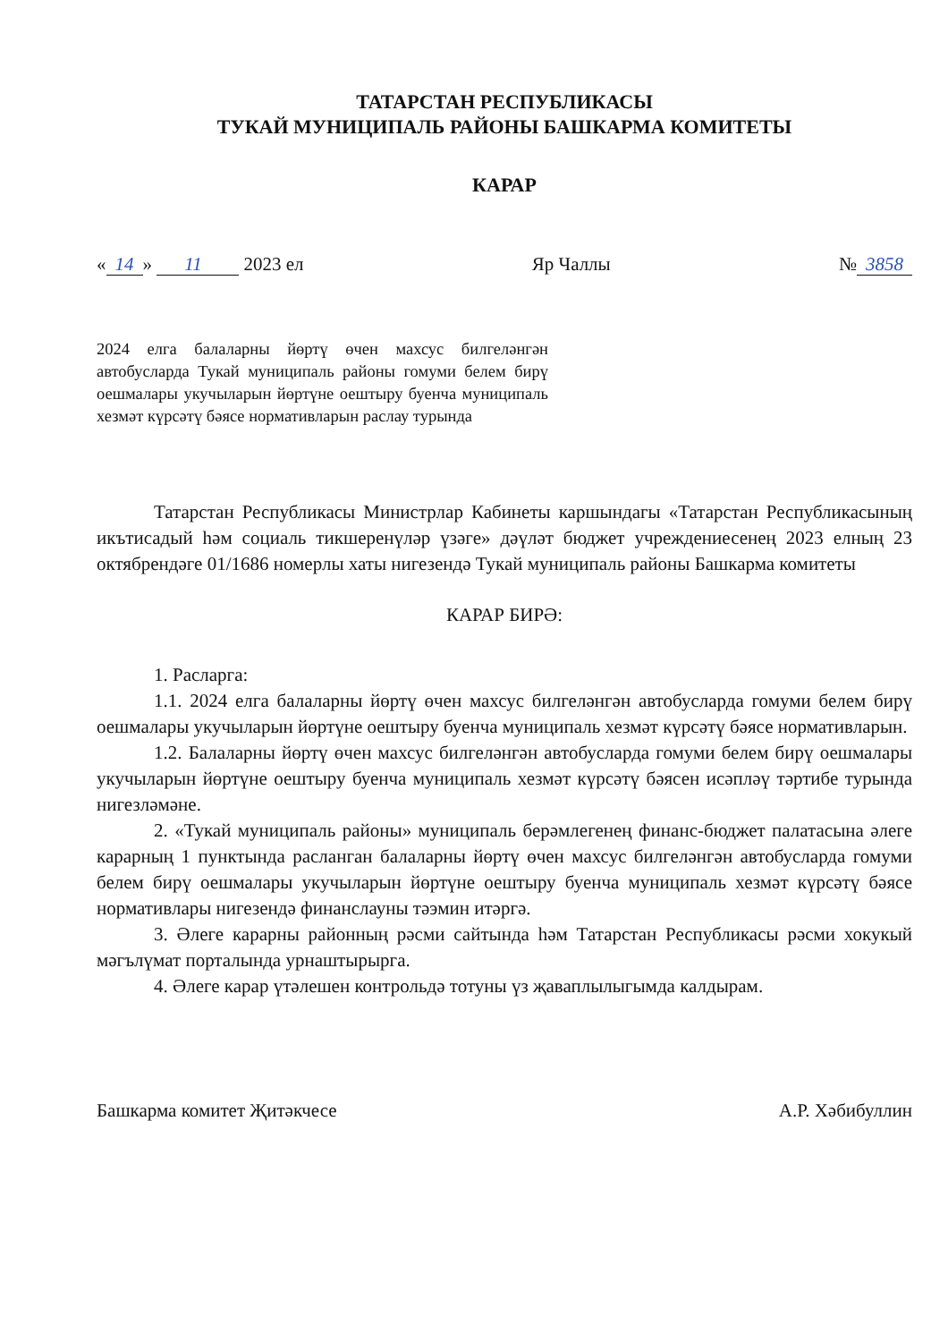ТАТАРСТАН РЕСПУБЛИКАСЫ
ТУКАЙ МУНИЦИПАЛЬ РАЙОНЫ БАШКАРМА КОМИТЕТЫ
КАРАР
« 14 » 11 2023 ел Яр Чаллы № 3858
2024 елга балаларны йөртү өчен махсус билгеләнгән автобусларда Тукай муниципаль районы гомуми белем бирү оешмалары укучыларын йөртүне оештыру буенча муниципаль хезмәт күрсәтү бәясе нормативларын раслау турында
Татарстан Республикасы Министрлар Кабинеты каршындагы «Татарстан Республикасының икътисадый һәм социаль тикшеренүләр үзәге» дәүләт бюджет учреждениесенең 2023 елның 23 октябрендәге 01/1686 номерлы хаты нигезендә Тукай муниципаль районы Башкарма комитеты
КАРАР БИРӘ:
1. Расларга:
1.1. 2024 елга балаларны йөртү өчен махсус билгеләнгән автобусларда гомуми белем бирү оешмалары укучыларын йөртүне оештыру буенча муниципаль хезмәт күрсәтү бәясе нормативларын.
1.2. Балаларны йөртү өчен махсус билгеләнгән автобусларда гомуми белем бирү оешмалары укучыларын йөртүне оештыру буенча муниципаль хезмәт күрсәтү бәясен исәпләү тәртибе турында нигезләмәне.
2. «Тукай муниципаль районы» муниципаль берәмлегенең финанс-бюджет палатасына әлеге карарның 1 пунктында расланган балаларны йөртү өчен махсус билгеләнгән автобусларда гомуми белем бирү оешмалары укучыларын йөртүне оештыру буенча муниципаль хезмәт күрсәтү бәясе нормативлары нигезендә финанслауны тәэмин итәргә.
3. Әлеге карарны районның рәсми сайтында һәм Татарстан Республикасы рәсми хокукый мәгълүмат порталында урнаштырырга.
4. Әлеге карар үтәлешен контрольдә тотуны үз җаваплылыгымда калдырам.
Башкарма комитет Җитәкчесе А.Р. Хәбибуллин